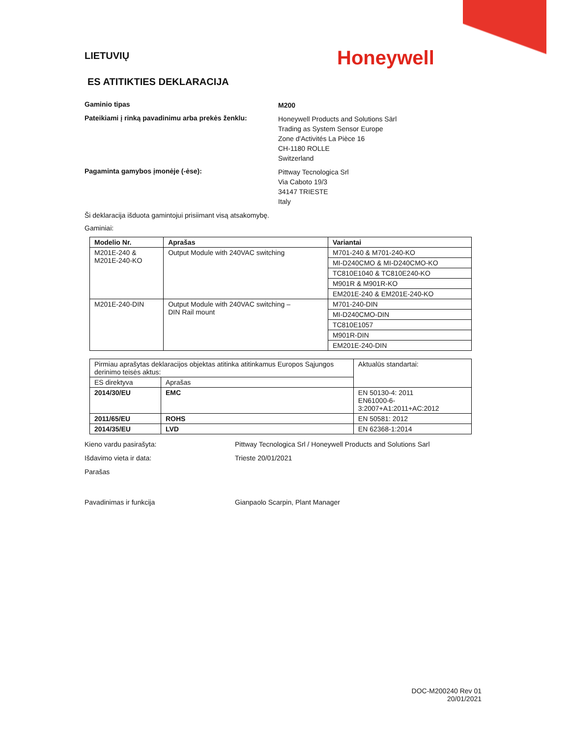Honeywell
LIETUVIŲ
ES ATITIKTIES DEKLARACIJA
Gaminio tipas
M200
Pateikiami į rinką pavadinimu arba prekės ženklu:
Honeywell Products and Solutions Särl
Trading as System Sensor Europe
Zone d'Activités La Pièce 16
CH-1180 ROLLE
Switzerland
Pagaminta gamybos įmonėje (-ėse):
Pittway Tecnologica Srl
Via Caboto 19/3
34147 TRIESTE
Italy
Ši deklaracija išduota gamintojui prisiimant visą atsakomybę.
Gaminiai:
| Modelio Nr. | Aprašas | Variantai |
| --- | --- | --- |
| M201E-240 & M201E-240-KO | Output Module with 240VAC switching | M701-240 & M701-240-KO |
| | | MI-D240CMO & MI-D240CMO-KO |
| | | TC810E1040 & TC810E240-KO |
| | | M901R & M901R-KO |
| | | EM201E-240 & EM201E-240-KO |
| M201E-240-DIN | Output Module with 240VAC switching – DIN Rail mount | M701-240-DIN |
| | | MI-D240CMO-DIN |
| | | TC810E1057 |
| | | M901R-DIN |
| | | EM201E-240-DIN |
| Pirmiau aprašytas deklaracijos objektas atitinka atitinkamus Europos Sąjungos derinimo teisės aktus: | | Aktualūs standartai: |
| ES direktyva | Aprašas | |
| 2014/30/EU | EMC | EN 50130-4: 2011 EN61000-6-3:2007+A1:2011+AC:2012 |
| 2011/65/EU | ROHS | EN 50581: 2012 |
| 2014/35/EU | LVD | EN 62368-1:2014 |
Kieno vardu pasirašyta: Pittway Tecnologica Srl / Honeywell Products and Solutions Sarl
Išdavimo vieta ir data: Trieste 20/01/2021
Parašas
Pavadinimas ir funkcija Gianpaolo Scarpin, Plant Manager
DOC-M200240 Rev 01
20/01/2021